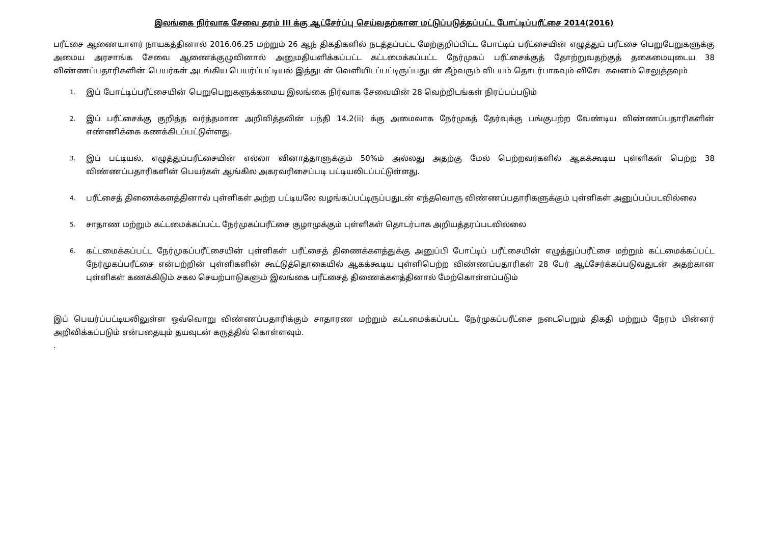இலங்கை நிர்வாக சேவை தரம் III க்கு ஆட்சேர்ப்பு செய்வதற்கான மட்டுப்படுத்தப்பட்ட போட்டிப்பரீட்சை 2014(2016)
பரீட்சை ஆணையாளர் நாயகத்தினால் 2016.06.25 மற்றும் 26 ஆந் திகதிகளில் நடத்தப்பட்ட மேற்குறிப்பிட்ட போட்டிப் பரீட்சையின் எழுத்துப் பரீட்சை பெறுபேறுகளுக்கு அமைய அரசாங்க சேவை ஆணைக்குழுவினால் அனுமதியளிக்கப்பட்ட கட்டமைக்கப்பட்ட நேர்முகப் பரீட்சைக்குத் தோற்றுவதற்குத் தகைமையுடைய 38 விண்ணப்பதாரிகளின் பெயர்கள் அடங்கிய பெயர்ப்பட்டியல் இத்துடன் வெளியிடப்பட்டிருப்பதுடன் கீழ்வரும் விடயம் தொடர்பாகவும் விசேட கவனம் செலுத்தவும்
1. இப் போட்டிப்பரீட்சையின் பெறுபெறுகளுக்கமைய இலங்கை நிர்வாக சேவையின் 28 வெற்றிடங்கள் நிரப்பப்படும்
2. இப் பரீட்சைக்கு குறித்த வர்த்தமான அறிவித்தலின் பந்தி 14.2(ii) க்கு அமைவாக நேர்முகத் தேர்வுக்கு பங்குபற்ற வேண்டிய விண்ணப்பதாரிகளின் எண்ணிக்கை கணக்கிடப்பட்டுள்ளது.
3. இப் பட்டியல், எழுத்துப்பரீட்சையின் எல்லா வினாத்தாளுக்கும் 50%ம் அல்லது அதற்கு மேல் பெற்றவர்களில் ஆகக்கூடிய புள்ளிகள் பெற்ற 38 விண்ணப்பதாரிகளின் பெயர்கள் ஆங்கில அகரவரிசைப்படி பட்டியலிடப்பட்டுள்ளது.
4. பரீட்சைத் திணைக்களத்தினால் புள்ளிகள் அற்ற பட்டியலே வழங்கப்பட்டிருப்பதுடன் எந்தவொரு விண்ணப்பதாரிகளுக்கும் புள்ளிகள் அனுப்பப்படவில்லை
5. சாதாண மற்றும் கட்டமைக்கப்பட்ட நேர்முகப்பரீட்சை குழாமுக்கும் புள்ளிகள் தொடர்பாக அறியத்தரப்படவில்லை
6. கட்டமைக்கப்பட்ட நேர்முகப்பரீட்சையின் புள்ளிகள் பரீட்சைத் திணைக்களத்துக்கு அனுப்பி போட்டிப் பரீட்சையின் எழுத்துப்பரீட்சை மற்றும் கட்டமைக்கப்பட்ட நேர்முகப்பரீட்சை என்பற்றின் புள்ளிகளின் கூட்டுத்தொகையில் ஆகக்கூடிய புள்ளிபெற்ற விண்ணப்பதாரிகள் 28 பேர் ஆட்சேர்க்கப்படுவதுடன் அதற்கான புள்ளிகள் கணக்கிடும் சகல செயற்பாடுகளும் இலங்கை பரீட்சைத் திணைக்களத்தினால் மேற்கொள்ளப்படும்
இப் பெயர்ப்பட்டியலிலுள்ள ஒவ்வொறு விண்ணப்பதாரிக்கும் சாதாரண மற்றும் கட்டமைக்கப்பட்ட நேர்முகப்பரீட்சை நடைபெறும் திகதி மற்றும் நேரம் பின்னர் அறிவிக்கப்படும் என்பதையும் தயவுடன் கருத்தில் கொள்ளவும்.
.